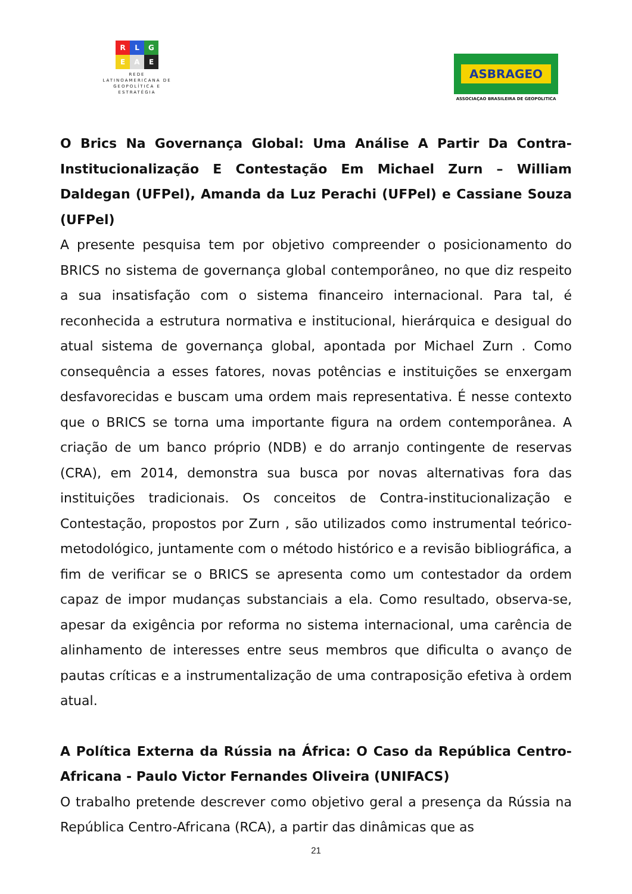R L G
E A E
REDE
LATINOAMERICANA DE
GEOPOLÍTICA E
ESTRATÉGIA
ASBRAGEO
ASSOCIAÇAO BRASILEIRA DE GEOPOLITICA
O Brics Na Governança Global: Uma Análise A Partir Da Contra-Institucionalização E Contestação Em Michael Zurn – William Daldegan (UFPel), Amanda da Luz Perachi (UFPel) e Cassiane Souza (UFPel)
A presente pesquisa tem por objetivo compreender o posicionamento do BRICS no sistema de governança global contemporâneo, no que diz respeito a sua insatisfação com o sistema financeiro internacional. Para tal, é reconhecida a estrutura normativa e institucional, hierárquica e desigual do atual sistema de governança global, apontada por Michael Zurn . Como consequência a esses fatores, novas potências e instituições se enxergam desfavorecidas e buscam uma ordem mais representativa. É nesse contexto que o BRICS se torna uma importante figura na ordem contemporânea. A criação de um banco próprio (NDB) e do arranjo contingente de reservas (CRA), em 2014, demonstra sua busca por novas alternativas fora das instituições tradicionais. Os conceitos de Contra-institucionalização e Contestação, propostos por Zurn , são utilizados como instrumental teórico-metodológico, juntamente com o método histórico e a revisão bibliográfica, a fim de verificar se o BRICS se apresenta como um contestador da ordem capaz de impor mudanças substanciais a ela. Como resultado, observa-se, apesar da exigência por reforma no sistema internacional, uma carência de alinhamento de interesses entre seus membros que dificulta o avanço de pautas críticas e a instrumentalização de uma contraposição efetiva à ordem atual.
A Política Externa da Rússia na África: O Caso da República Centro-Africana - Paulo Victor Fernandes Oliveira (UNIFACS)
O trabalho pretende descrever como objetivo geral a presença da Rússia na República Centro-Africana (RCA), a partir das dinâmicas que as
21